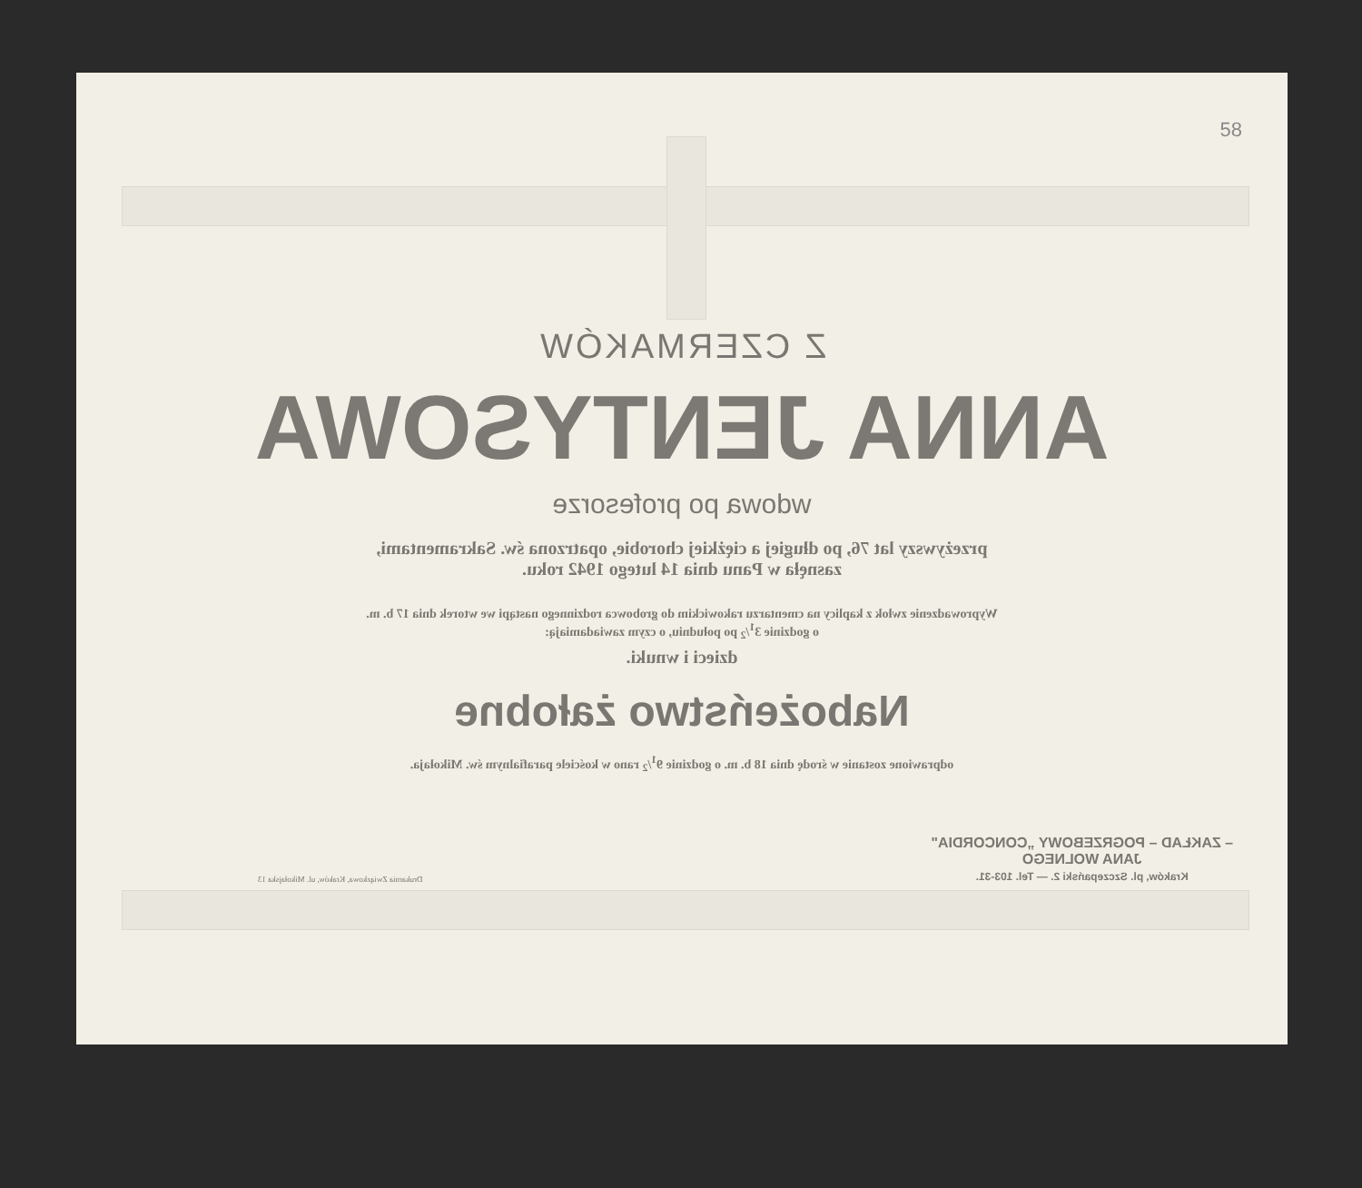58
Z CZERMAKÓW
ANNA JENTYSOWA
wdowa po profesorze
przeżywszy lat 76, po długiej a ciężkiej chorobie, opatrzona św. Sakramentami,
zasnęła w Panu dnia 14 lutego 1942 roku.
Wyprowadzenie zwłok z kaplicy na cmentarzu rakowickim do grobowca rodzinnego nastąpi we wtorek dnia 17 b. m.
o godzinie 31/2 po południu, o czym zawiadamiają:
dzieci i wnuki.
Nabożeństwo żałobne
odprawione zostanie w środę dnia 18 b. m. o godzinie 91/2 rano w kościele parafialnym św. Mikołaja.
– ZAKŁAD – POGRZEBOWY „CONCORDIA"
JANA WOLNEGO
Kraków, pl. Szczepański 2. — Tel. 103-31.
Drukarnia Związkowa, Kraków, ul. Mikołajska 13